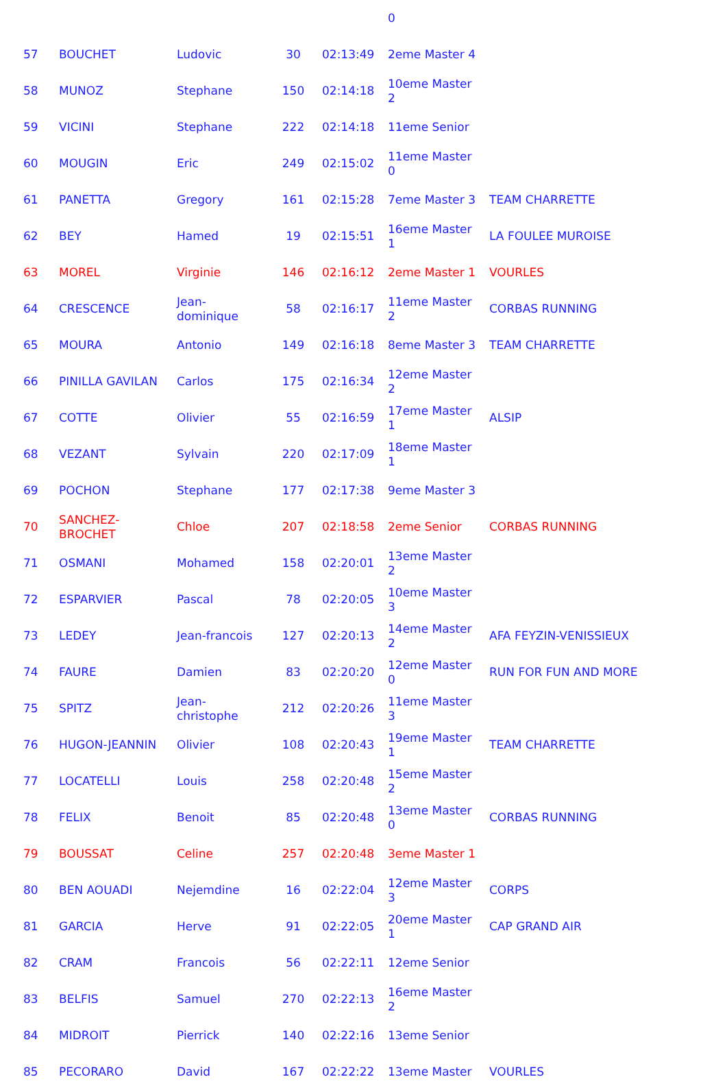| | | | | | 0 | |
| 57 | BOUCHET | Ludovic | 30 | 02:13:49 | 2eme Master 4 | |
| 58 | MUNOZ | Stephane | 150 | 02:14:18 | 10eme Master 2 | |
| 59 | VICINI | Stephane | 222 | 02:14:18 | 11eme Senior | |
| 60 | MOUGIN | Eric | 249 | 02:15:02 | 11eme Master 0 | |
| 61 | PANETTA | Gregory | 161 | 02:15:28 | 7eme Master 3 | TEAM CHARRETTE |
| 62 | BEY | Hamed | 19 | 02:15:51 | 16eme Master 1 | LA FOULEE MUROISE |
| 63 | MOREL | Virginie | 146 | 02:16:12 | 2eme Master 1 | VOURLES |
| 64 | CRESCENCE | Jean-dominique | 58 | 02:16:17 | 11eme Master 2 | CORBAS RUNNING |
| 65 | MOURA | Antonio | 149 | 02:16:18 | 8eme Master 3 | TEAM CHARRETTE |
| 66 | PINILLA GAVILAN | Carlos | 175 | 02:16:34 | 12eme Master 2 | |
| 67 | COTTE | Olivier | 55 | 02:16:59 | 17eme Master 1 | ALSIP |
| 68 | VEZANT | Sylvain | 220 | 02:17:09 | 18eme Master 1 | |
| 69 | POCHON | Stephane | 177 | 02:17:38 | 9eme Master 3 | |
| 70 | SANCHEZ-BROCHET | Chloe | 207 | 02:18:58 | 2eme Senior | CORBAS RUNNING |
| 71 | OSMANI | Mohamed | 158 | 02:20:01 | 13eme Master 2 | |
| 72 | ESPARVIER | Pascal | 78 | 02:20:05 | 10eme Master 3 | |
| 73 | LEDEY | Jean-francois | 127 | 02:20:13 | 14eme Master 2 | AFA FEYZIN-VENISSIEUX |
| 74 | FAURE | Damien | 83 | 02:20:20 | 12eme Master 0 | RUN FOR FUN AND MORE |
| 75 | SPITZ | Jean-christophe | 212 | 02:20:26 | 11eme Master 3 | |
| 76 | HUGON-JEANNIN | Olivier | 108 | 02:20:43 | 19eme Master 1 | TEAM CHARRETTE |
| 77 | LOCATELLI | Louis | 258 | 02:20:48 | 15eme Master 2 | |
| 78 | FELIX | Benoit | 85 | 02:20:48 | 13eme Master 0 | CORBAS RUNNING |
| 79 | BOUSSAT | Celine | 257 | 02:20:48 | 3eme Master 1 | |
| 80 | BEN AOUADI | Nejemdine | 16 | 02:22:04 | 12eme Master 3 | CORPS |
| 81 | GARCIA | Herve | 91 | 02:22:05 | 20eme Master 1 | CAP GRAND AIR |
| 82 | CRAM | Francois | 56 | 02:22:11 | 12eme Senior | |
| 83 | BELFIS | Samuel | 270 | 02:22:13 | 16eme Master 2 | |
| 84 | MIDROIT | Pierrick | 140 | 02:22:16 | 13eme Senior | |
| 85 | PECORARO | David | 167 | 02:22:22 | 13eme Master | VOURLES |